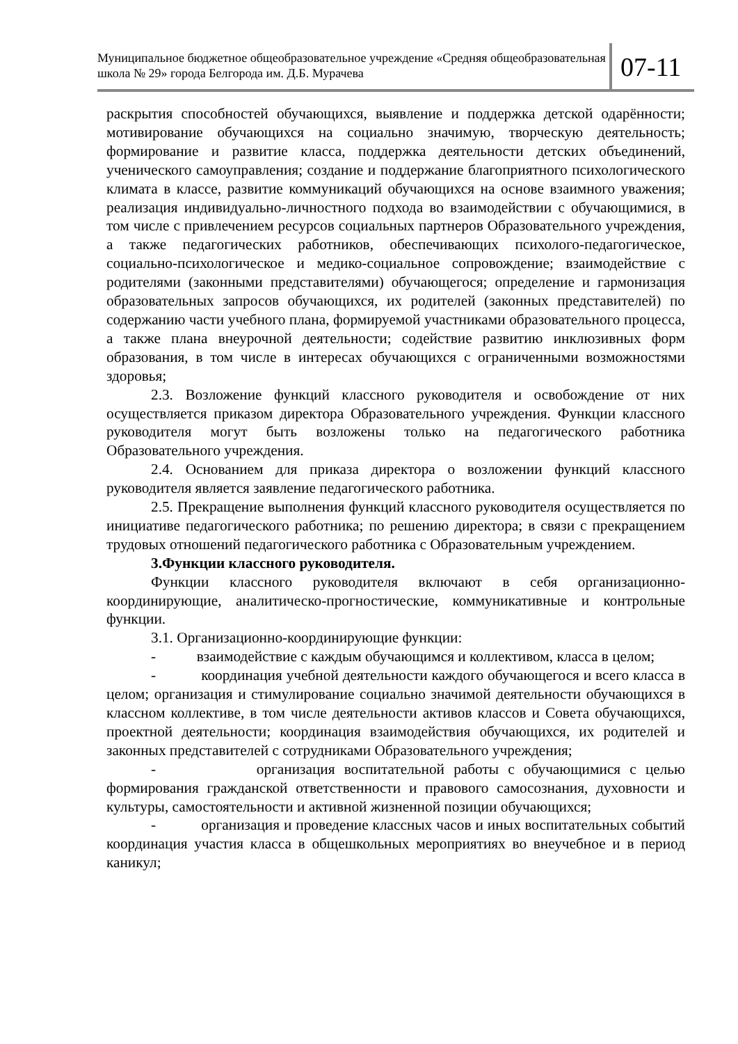Муниципальное бюджетное общеобразовательное учреждение «Средняя общеобразовательная школа № 29» города Белгорода им. Д.Б. Мурачева
07-11
раскрытия способностей обучающихся, выявление и поддержка детской одарённости; мотивирование обучающихся на социально значимую, творческую деятельность; формирование и развитие класса, поддержка деятельности детских объединений, ученического самоуправления; создание и поддержание благоприятного психологического климата в классе, развитие коммуникаций обучающихся на основе взаимного уважения; реализация индивидуально-личностного подхода во взаимодействии с обучающимися, в том числе с привлечением ресурсов социальных партнеров Образовательного учреждения, а также педагогических работников, обеспечивающих психолого-педагогическое, социально-психологическое и медико-социальное сопровождение; взаимодействие с родителями (законными представителями) обучающегося; определение и гармонизация образовательных запросов обучающихся, их родителей (законных представителей) по содержанию части учебного плана, формируемой участниками образовательного процесса, а также плана внеурочной деятельности; содействие развитию инклюзивных форм образования, в том числе в интересах обучающихся с ограниченными возможностями здоровья;
2.3. Возложение функций классного руководителя и освобождение от них осуществляется приказом директора Образовательного учреждения. Функции классного руководителя могут быть возложены только на педагогического работника Образовательного учреждения.
2.4. Основанием для приказа директора о возложении функций классного руководителя является заявление педагогического работника.
2.5. Прекращение выполнения функций классного руководителя осуществляется по инициативе педагогического работника; по решению директора; в связи с прекращением трудовых отношений педагогического работника с Образовательным учреждением.
3.Функции классного руководителя.
Функции классного руководителя включают в себя организационно-координирующие, аналитическо-прогностические, коммуникативные и контрольные функции.
3.1. Организационно-координирующие функции:
- взаимодействие с каждым обучающимся и коллективом, класса в целом;
- координация учебной деятельности каждого обучающегося и всего класса в целом; организация и стимулирование социально значимой деятельности обучающихся в классном коллективе, в том числе деятельности активов классов и Совета обучающихся, проектной деятельности; координация взаимодействия обучающихся, их родителей и законных представителей с сотрудниками Образовательного учреждения;
- организация воспитательной работы с обучающимися с целью формирования гражданской ответственности и правового самосознания, духовности и культуры, самостоятельности и активной жизненной позиции обучающихся;
- организация и проведение классных часов и иных воспитательных событий координация участия класса в общешкольных мероприятиях во внеучебное и в период каникул;